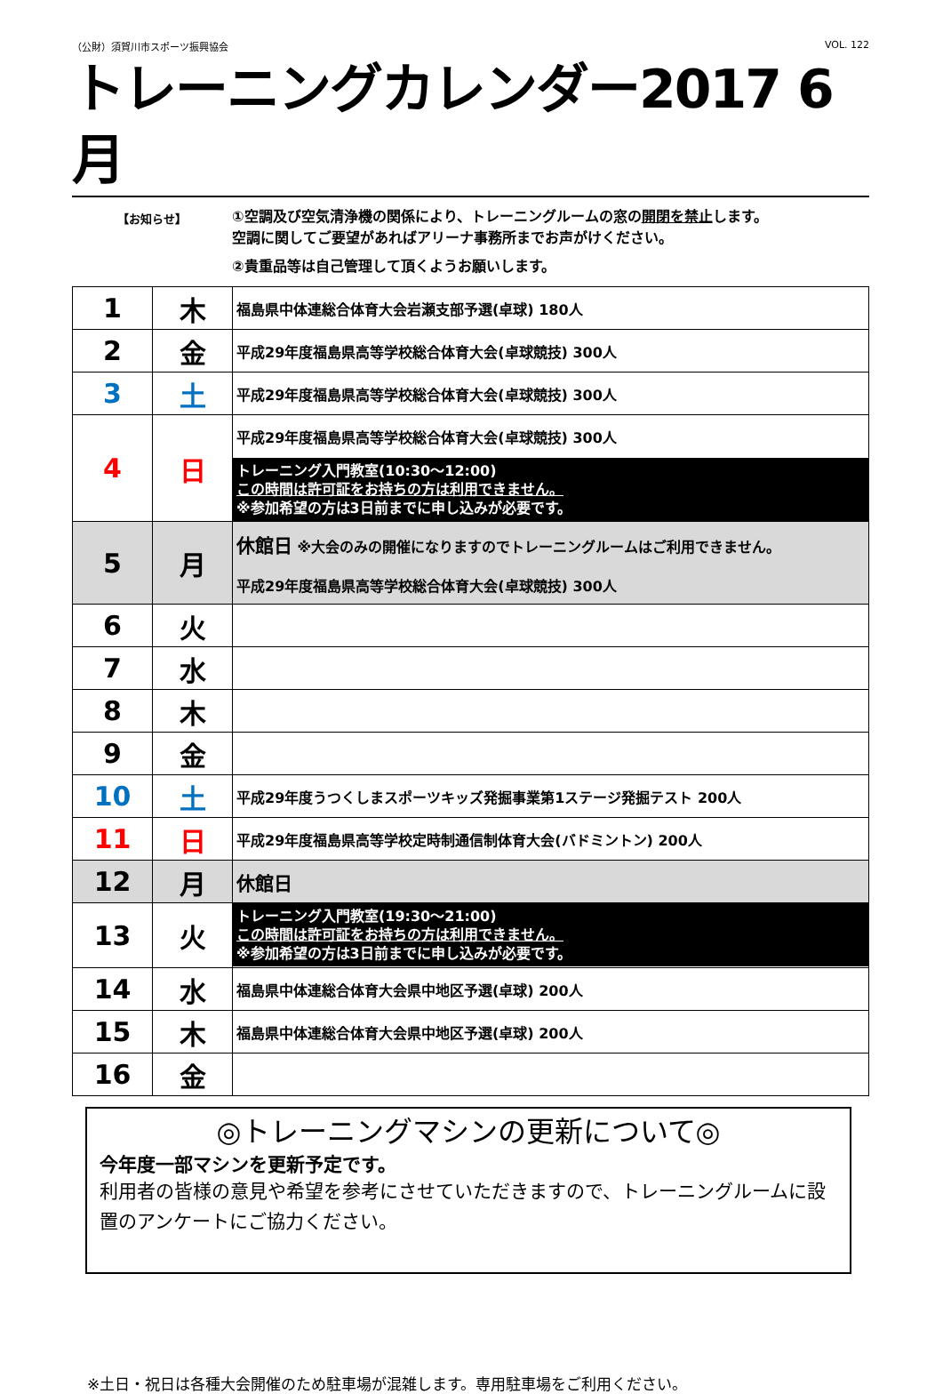（公財）須賀川市スポーツ振興協会 VOL. 122
トレーニングカレンダー2017 6月
【お知らせ】
①空調及び空気清浄機の関係により、トレーニングルームの窓の開閉を禁止します。
空調に関してご要望があればアリーナ事務所までお声がけください。
②貴重品等は自己管理して頂くようお願いします。
| 1 | 木 | 福島県中体連総合体育大会岩瀬支部予選(卓球) 180人 |
| 2 | 金 | 平成29年度福島県高等学校総合体育大会(卓球競技) 300人 |
| 3 | 土 | 平成29年度福島県高等学校総合体育大会(卓球競技) 300人 |
| 4 | 日 | 平成29年度福島県高等学校総合体育大会(卓球競技) 300人 トレーニング入門教室(10:30～12:00) この時間は許可証をお持ちの方は利用できません。 ※参加希望の方は3日前までに申し込みが必要です。 |
| 5 | 月 | 休館日 ※大会のみの開催になりますのでトレーニングルームはご利用できません。 平成29年度福島県高等学校総合体育大会(卓球競技) 300人 |
| 6 | 火 | |
| 7 | 水 | |
| 8 | 木 | |
| 9 | 金 | |
| 10 | 土 | 平成29年度うつくしまスポーツキッズ発掘事業第1ステージ発掘テスト 200人 |
| 11 | 日 | 平成29年度福島県高等学校定時制通信制体育大会(バドミントン) 200人 |
| 12 | 月 | 休館日 |
| 13 | 火 | トレーニング入門教室(19:30～21:00) この時間は許可証をお持ちの方は利用できません。 ※参加希望の方は3日前までに申し込みが必要です。 |
| 14 | 水 | 福島県中体連総合体育大会県中地区予選(卓球) 200人 |
| 15 | 木 | 福島県中体連総合体育大会県中地区予選(卓球) 200人 |
| 16 | 金 | |
◎トレーニングマシンの更新について◎
今年度一部マシンを更新予定です。
利用者の皆様の意見や希望を参考にさせていただきますので、トレーニングルームに設置のアンケートにご協力ください。
※土日・祝日は各種大会開催のため駐車場が混雑します。専用駐車場をご利用ください。